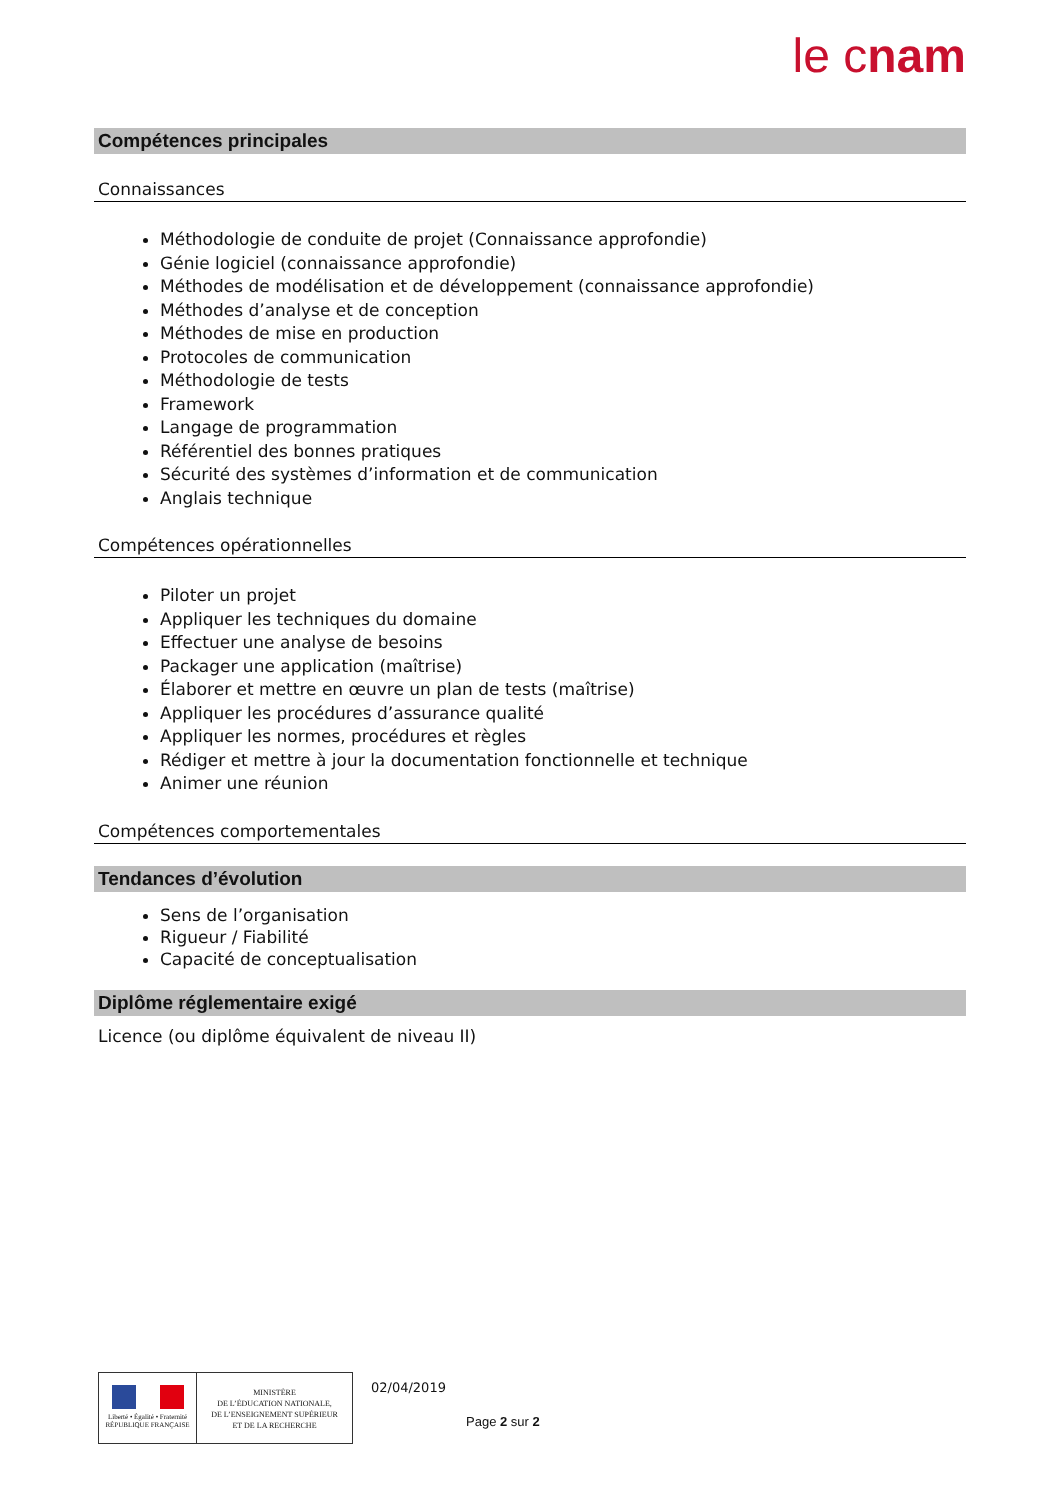le cnam
Compétences principales
Connaissances
Méthodologie de conduite de projet (Connaissance approfondie)
Génie logiciel (connaissance approfondie)
Méthodes de modélisation et de développement (connaissance approfondie)
Méthodes d’analyse et de conception
Méthodes de mise en production
Protocoles de communication
Méthodologie de tests
Framework
Langage de programmation
Référentiel des bonnes pratiques
Sécurité des systèmes d’information et de communication
Anglais technique
Compétences opérationnelles
Piloter un projet
Appliquer les techniques du domaine
Effectuer une analyse de besoins
Packager une application (maîtrise)
Élaborer et mettre en œuvre un plan de tests (maîtrise)
Appliquer les procédures d’assurance qualité
Appliquer les normes, procédures et règles
Rédiger et mettre à jour la documentation fonctionnelle et technique
Animer une réunion
Compétences comportementales
Tendances d’évolution
Sens de l’organisation
Rigueur / Fiabilité
Capacité de conceptualisation
Diplôme réglementaire exigé
Licence (ou diplôme équivalent de niveau II)
Liberté • Égalité • Fraternité
RÉPUBLIQUE FRANÇAISE
MINISTÈRE
DE L’ÉDUCATION NATIONALE,
DE L’ENSEIGNEMENT SUPÉRIEUR
ET DE LA RECHERCHE
02/04/2019
Page 2 sur 2